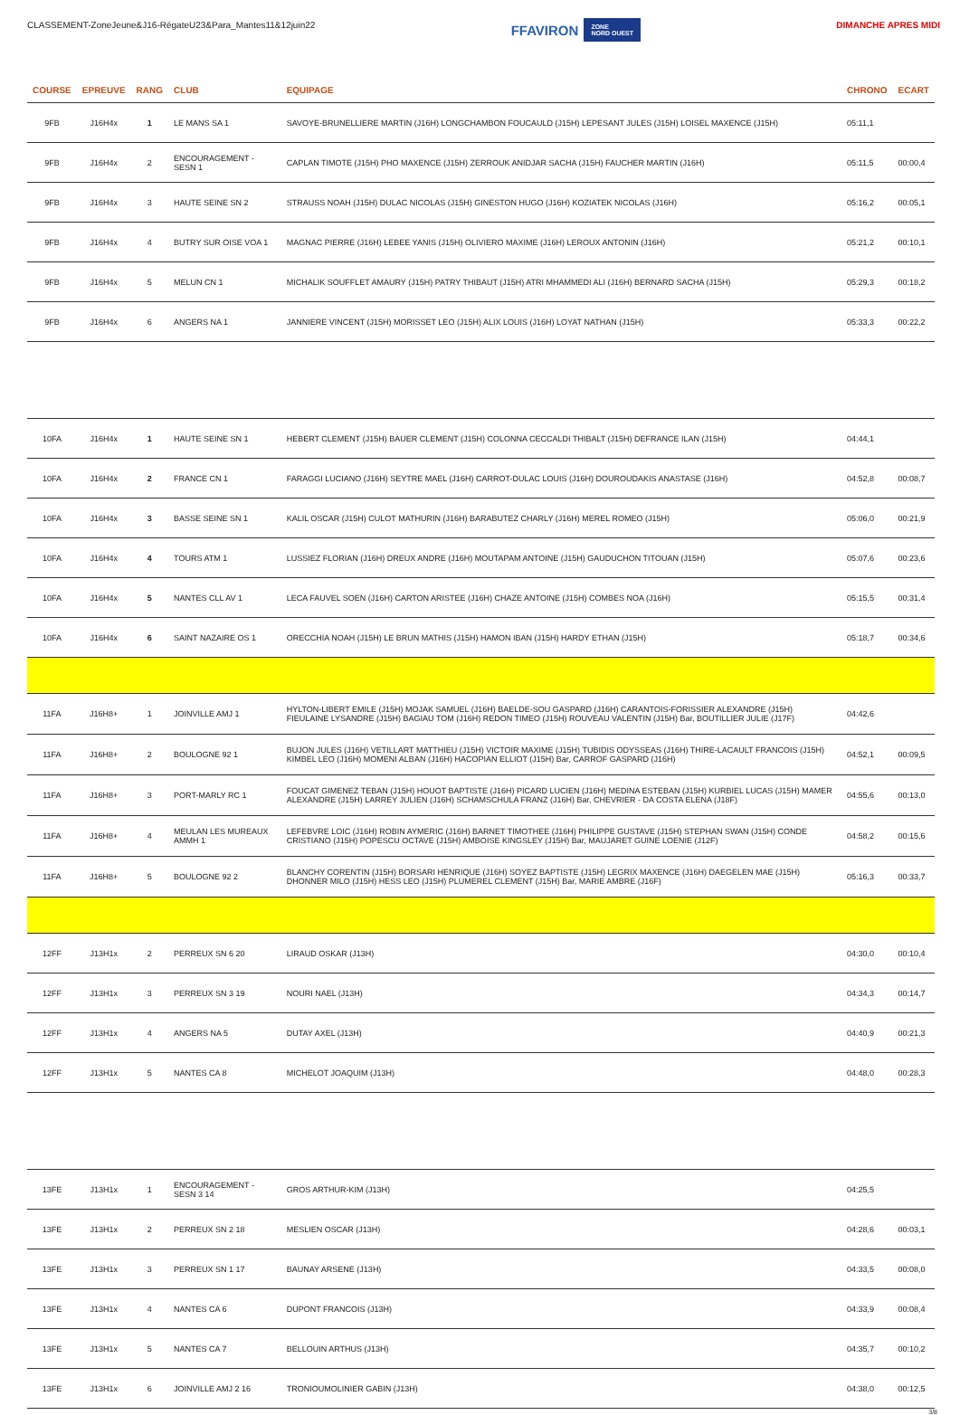CLASSEMENT-ZoneJeune&J16-RégateU23&Para_Mantes11&12juin22
FFAVIRON ZONE
NORD OUEST
DIMANCHE APRES MIDI
| COURSE | EPREUVE | RANG | CLUB | EQUIPAGE | CHRONO | ECART |
| --- | --- | --- | --- | --- | --- | --- |
| 9FB | J16H4x | 1 | LE MANS SA 1 | SAVOYE-BRUNELLIERE MARTIN (J16H) LONGCHAMBON FOUCAULD (J15H) LEPESANT JULES (J15H) LOISEL MAXENCE (J15H) | 05:11,1 | |
| 9FB | J16H4x | 2 | ENCOURAGEMENT - SESN 1 | CAPLAN TIMOTE (J15H) PHO MAXENCE (J15H) ZERROUK ANIDJAR SACHA (J15H) FAUCHER MARTIN (J16H) | 05:11,5 | 00:00,4 |
| 9FB | J16H4x | 3 | HAUTE SEINE SN 2 | STRAUSS NOAH (J15H) DULAC NICOLAS (J15H) GINESTON HUGO (J16H) KOZIATEK NICOLAS (J16H) | 05:16,2 | 00:05,1 |
| 9FB | J16H4x | 4 | BUTRY SUR OISE VOA 1 | MAGNAC PIERRE (J16H) LEBEE YANIS (J15H) OLIVIERO MAXIME (J16H) LEROUX ANTONIN (J16H) | 05:21,2 | 00:10,1 |
| 9FB | J16H4x | 5 | MELUN CN 1 | MICHALIK SOUFFLET AMAURY (J15H) PATRY THIBAUT (J15H) ATRI MHAMMEDI ALI (J16H) BERNARD SACHA (J15H) | 05:29,3 | 00:18,2 |
| 9FB | J16H4x | 6 | ANGERS NA 1 | JANNIERE VINCENT (J15H) MORISSET LEO (J15H) ALIX LOUIS (J16H) LOYAT NATHAN (J15H) | 05:33,3 | 00:22,2 |
| 10FA | J16H4x | 1 | HAUTE SEINE SN 1 | HEBERT CLEMENT (J15H) BAUER CLEMENT (J15H) COLONNA CECCALDI THIBALT (J15H) DEFRANCE ILAN (J15H) | 04:44,1 | |
| 10FA | J16H4x | 2 | FRANCE CN 1 | FARAGGI LUCIANO (J16H) SEYTRE MAEL (J16H) CARROT-DULAC LOUIS (J16H) DOUROUDAKIS ANASTASE (J16H) | 04:52,8 | 00:08,7 |
| 10FA | J16H4x | 3 | BASSE SEINE SN 1 | KALIL OSCAR (J15H) CULOT MATHURIN (J16H) BARABUTEZ CHARLY (J16H) MEREL ROMEO (J15H) | 05:06,0 | 00:21,9 |
| 10FA | J16H4x | 4 | TOURS ATM 1 | LUSSIEZ FLORIAN (J16H) DREUX ANDRE (J16H) MOUTAPAM ANTOINE (J15H) GAUDUCHON TITOUAN (J15H) | 05:07,6 | 00:23,6 |
| 10FA | J16H4x | 5 | NANTES CLL AV 1 | LECA FAUVEL SOEN (J16H) CARTON ARISTEE (J16H) CHAZE ANTOINE (J15H) COMBES NOA (J16H) | 05:15,5 | 00:31,4 |
| 10FA | J16H4x | 6 | SAINT NAZAIRE OS 1 | ORECCHIA NOAH (J15H) LE BRUN MATHIS (J15H) HAMON IBAN (J15H) HARDY ETHAN (J15H) | 05:18,7 | 00:34,6 |
| 11FA | J16H8+ | 1 | JOINVILLE AMJ 1 | HYLTON-LIBERT EMILE (J15H) MOJAK SAMUEL (J16H) BAELDE-SOU GASPARD (J16H) CARANTOIS-FORISSIER ALEXANDRE (J15H) FIEULAINE LYSANDRE (J15H) BAGIAU TOM (J16H) REDON TIMEO (J15H) ROUVEAU VALENTIN (J15H) Bar, BOUTILLIER JULIE (J17F) | 04:42,6 | |
| 11FA | J16H8+ | 2 | BOULOGNE 92 1 | BUJON JULES (J16H) VETILLART MATTHIEU (J15H) VICTOIR MAXIME (J15H) TUBIDIS ODYSSEAS (J16H) THIRE-LACAULT FRANCOIS (J15H) KIMBEL LEO (J16H) MOMENI ALBAN (J16H) HACOPIAN ELLIOT (J15H) Bar, CARROF GASPARD (J16H) | 04:52,1 | 00:09,5 |
| 11FA | J16H8+ | 3 | PORT-MARLY RC 1 | FOUCAT GIMENEZ TEBAN (J15H) HOUOT BAPTISTE (J16H) PICARD LUCIEN (J16H) MEDINA ESTEBAN (J15H) KURBIEL LUCAS (J15H) MAMER ALEXANDRE (J15H) LARREY JULIEN (J16H) SCHAMSCHULA FRANZ (J16H) Bar, CHEVRIER - DA COSTA ELENA (J18F) | 04:55,6 | 00:13,0 |
| 11FA | J16H8+ | 4 | MEULAN LES MUREAUX AMMH 1 | LEFEBVRE LOIC (J16H) ROBIN AYMERIC (J16H) BARNET TIMOTHEE (J16H) PHILIPPE GUSTAVE (J15H) STEPHAN SWAN (J15H) CONDE CRISTIANO (J15H) POPESCU OCTAVE (J15H) AMBOISE KINGSLEY (J15H) Bar, MAUJARET GUINE LOENIE (J12F) | 04:58,2 | 00:15,6 |
| 11FA | J16H8+ | 5 | BOULOGNE 92 2 | BLANCHY CORENTIN (J15H) BORSARI HENRIQUE (J16H) SOYEZ BAPTISTE (J15H) LEGRIX MAXENCE (J16H) DAEGELEN MAE (J15H) DHONNER MILO (J15H) HESS LEO (J15H) PLUMEREL CLEMENT (J15H) Bar, MARIE AMBRE (J16F) | 05:16,3 | 00:33,7 |
| 12FF | J13H1x | 2 | PERREUX SN 6 20 | LIRAUD OSKAR (J13H) | 04:30,0 | 00:10,4 |
| 12FF | J13H1x | 3 | PERREUX SN 3 19 | NOURI NAEL (J13H) | 04:34,3 | 00:14,7 |
| 12FF | J13H1x | 4 | ANGERS NA 5 | DUTAY AXEL (J13H) | 04:40,9 | 00:21,3 |
| 12FF | J13H1x | 5 | NANTES CA 8 | MICHELOT JOAQUIM (J13H) | 04:48,0 | 00:28,3 |
| 13FE | J13H1x | 1 | ENCOURAGEMENT - SESN 3 14 | GROS ARTHUR-KIM (J13H) | 04:25,5 | |
| 13FE | J13H1x | 2 | PERREUX SN 2 18 | MESLIEN OSCAR (J13H) | 04:28,6 | 00:03,1 |
| 13FE | J13H1x | 3 | PERREUX SN 1 17 | BAUNAY ARSENE (J13H) | 04:33,5 | 00:08,0 |
| 13FE | J13H1x | 4 | NANTES CA 6 | DUPONT FRANCOIS (J13H) | 04:33,9 | 00:08,4 |
| 13FE | J13H1x | 5 | NANTES CA 7 | BELLOUIN ARTHUS (J13H) | 04:35,7 | 00:10,2 |
| 13FE | J13H1x | 6 | JOINVILLE AMJ 2 16 | TRONIOUMOLINIER GABIN (J13H) | 04:38,0 | 00:12,5 |
3/8